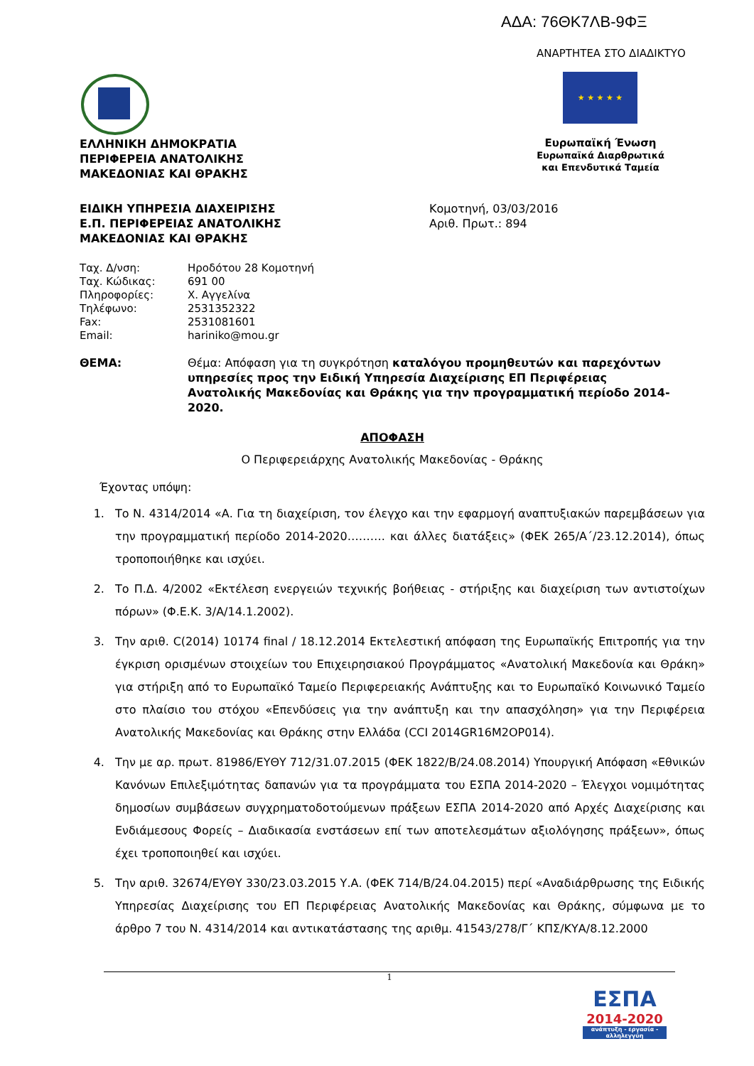ΑΔΑ: 76ΘΚ7ΛΒ-9ΦΞ
ΑΝΑΡΤΗΤΕΑ ΣΤΟ ΔΙΑΔΙΚΤΥΟ
★ ★ ★ ★ ★
Ευρωπαϊκή Ένωση
Ευρωπαϊκά Διαρθρωτικά
και Επενδυτικά Ταμεία
ΕΛΛΗΝΙΚΗ ΔΗΜΟΚΡΑΤΙΑ
ΠΕΡΙΦΕΡΕΙΑ ΑΝΑΤΟΛΙΚΗΣ
ΜΑΚΕΔΟΝΙΑΣ ΚΑΙ ΘΡΑΚΗΣ
ΕΙΔΙΚΗ ΥΠΗΡΕΣΙΑ ΔΙΑΧΕΙΡΙΣΗΣ
Ε.Π. ΠΕΡΙΦΕΡΕΙΑΣ ΑΝΑΤΟΛΙΚΗΣ
ΜΑΚΕΔΟΝΙΑΣ ΚΑΙ ΘΡΑΚΗΣ
Κομοτηνή, 03/03/2016
Αριθ. Πρωτ.: 894
| Ταχ. Δ/νση: | Ηροδότου 28 Κομοτηνή |
| Ταχ. Κώδικας: | 691 00 |
| Πληροφορίες: | Χ. Αγγελίνα |
| Τηλέφωνο: | 2531352322 |
| Fax: | 2531081601 |
| Email: | hariniko@mou.gr |
ΘΕΜΑ: Θέμα: Απόφαση για τη συγκρότηση καταλόγου προμηθευτών και παρεχόντων υπηρεσίες προς την Ειδική Υπηρεσία Διαχείρισης ΕΠ Περιφέρειας Ανατολικής Μακεδονίας και Θράκης για την προγραμματική περίοδο 2014-2020.
ΑΠΟΦΑΣΗ
Ο Περιφερειάρχης Ανατολικής Μακεδονίας - Θράκης
Έχοντας υπόψη:
1. Το Ν. 4314/2014 «Α. Για τη διαχείριση, τον έλεγχο και την εφαρμογή αναπτυξιακών παρεμβάσεων για την προγραμματική περίοδο 2014-2020………. και άλλες διατάξεις» (ΦΕΚ 265/Α΄/23.12.2014), όπως τροποποιήθηκε και ισχύει.
2. Το Π.Δ. 4/2002 «Εκτέλεση ενεργειών τεχνικής βοήθειας - στήριξης και διαχείριση των αντιστοίχων πόρων» (Φ.Ε.Κ. 3/Α/14.1.2002).
3. Την αριθ. C(2014) 10174 final / 18.12.2014 Εκτελεστική απόφαση της Ευρωπαϊκής Επιτροπής για την έγκριση ορισμένων στοιχείων του Επιχειρησιακού Προγράμματος «Ανατολική Μακεδονία και Θράκη» για στήριξη από το Ευρωπαϊκό Ταμείο Περιφερειακής Ανάπτυξης και το Ευρωπαϊκό Κοινωνικό Ταμείο στο πλαίσιο του στόχου «Επενδύσεις για την ανάπτυξη και την απασχόληση» για την Περιφέρεια Ανατολικής Μακεδονίας και Θράκης στην Ελλάδα (CCI 2014GR16M2OP014).
4. Την με αρ. πρωτ. 81986/ΕΥΘΥ 712/31.07.2015 (ΦΕΚ 1822/Β/24.08.2014) Υπουργική Απόφαση «Εθνικών Κανόνων Επιλεξιμότητας δαπανών για τα προγράμματα του ΕΣΠΑ 2014-2020 – Έλεγχοι νομιμότητας δημοσίων συμβάσεων συγχρηματοδοτούμενων πράξεων ΕΣΠΑ 2014-2020 από Αρχές Διαχείρισης και Ενδιάμεσους Φορείς – Διαδικασία ενστάσεων επί των αποτελεσμάτων αξιολόγησης πράξεων», όπως έχει τροποποιηθεί και ισχύει.
5. Την αριθ. 32674/ΕΥΘΥ 330/23.03.2015 Υ.Α. (ΦΕΚ 714/Β/24.04.2015) περί «Αναδιάρθρωσης της Ειδικής Υπηρεσίας Διαχείρισης του ΕΠ Περιφέρειας Ανατολικής Μακεδονίας και Θράκης, σύμφωνα με το άρθρο 7 του Ν. 4314/2014 και αντικατάστασης της αριθμ. 41543/278/Γ΄ ΚΠΣ/ΚΥΑ/8.12.2000
1
ΕΣΠΑ
2014-2020
ανάπτυξη - εργασία - αλληλεγγύη